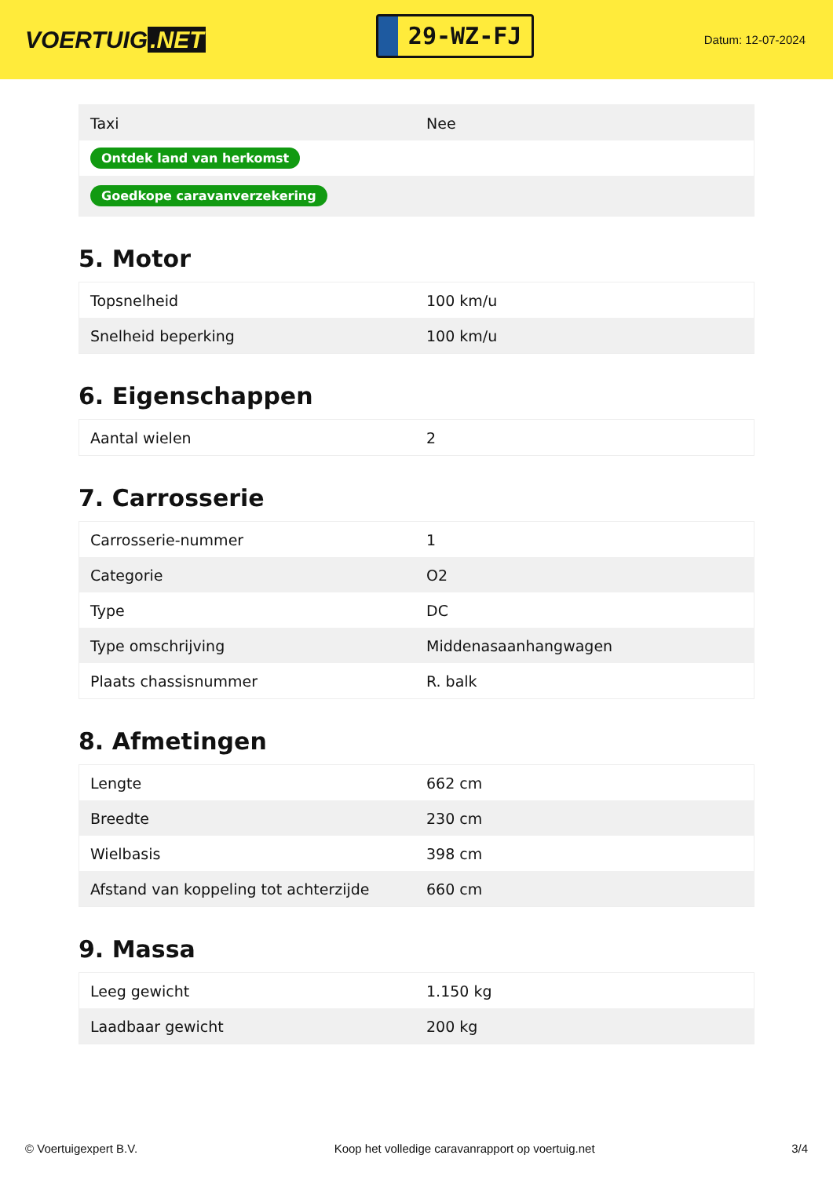VOERTUIG.NET
29-WZ-FJ
Datum: 12-07-2024
| Taxi | Nee |
| Ontdek land van herkomst | |
| Goedkope caravanverzekering | |
5. Motor
| Topsnelheid | 100 km/u |
| Snelheid beperking | 100 km/u |
6. Eigenschappen
| Aantal wielen | 2 |
7. Carrosserie
| Carrosserie-nummer | 1 |
| Categorie | O2 |
| Type | DC |
| Type omschrijving | Middenasaanhangwagen |
| Plaats chassisnummer | R. balk |
8. Afmetingen
| Lengte | 662 cm |
| Breedte | 230 cm |
| Wielbasis | 398 cm |
| Afstand van koppeling tot achterzijde | 660 cm |
9. Massa
| Leeg gewicht | 1.150 kg |
| Laadbaar gewicht | 200 kg |
© Voertuigexpert B.V. Koop het volledige caravanrapport op voertuig.net 3/4